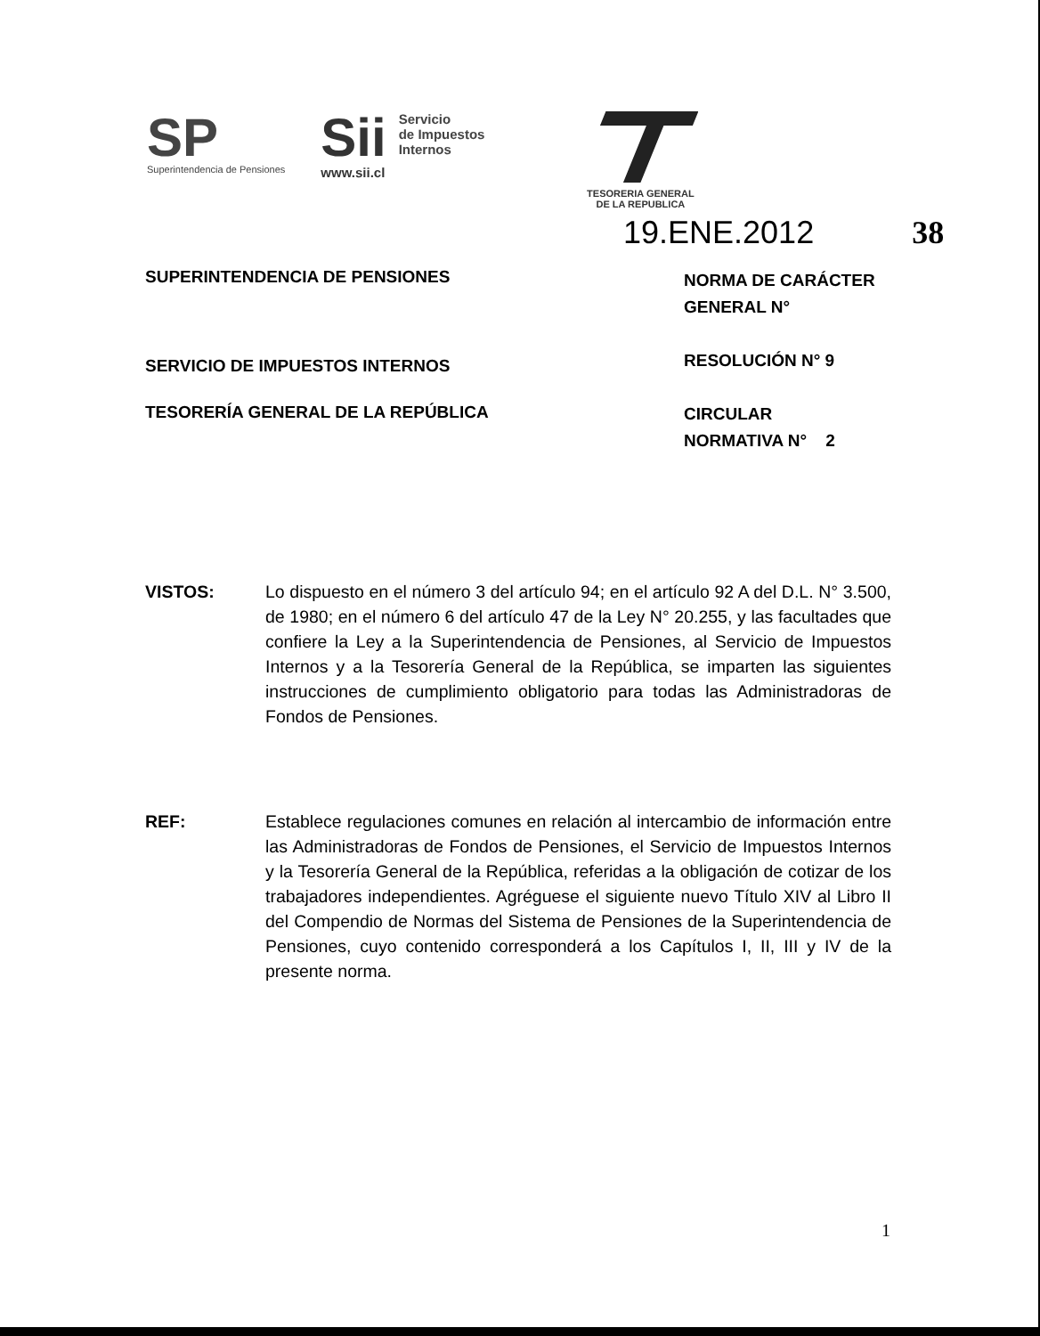SP
Superintendencia de Pensiones
Sii
www.sii.cl
Servicio
de Impuestos
Internos
TESORERIA GENERAL
DE LA REPUBLICA
19.ENE.2012 38
SUPERINTENDENCIA DE PENSIONES
SERVICIO DE IMPUESTOS INTERNOS
TESORERÍA GENERAL DE LA REPÚBLICA
NORMA DE CARÁCTER
GENERAL N°
RESOLUCIÓN N° 9
CIRCULAR
NORMATIVA N° 2
VISTOS: Lo dispuesto en el número 3 del artículo 94; en el artículo 92 A del D.L. N° 3.500, de 1980; en el número 6 del artículo 47 de la Ley N° 20.255, y las facultades que confiere la Ley a la Superintendencia de Pensiones, al Servicio de Impuestos Internos y a la Tesorería General de la República, se imparten las siguientes instrucciones de cumplimiento obligatorio para todas las Administradoras de Fondos de Pensiones.
REF: Establece regulaciones comunes en relación al intercambio de información entre las Administradoras de Fondos de Pensiones, el Servicio de Impuestos Internos y la Tesorería General de la República, referidas a la obligación de cotizar de los trabajadores independientes. Agréguese el siguiente nuevo Título XIV al Libro II del Compendio de Normas del Sistema de Pensiones de la Superintendencia de Pensiones, cuyo contenido corresponderá a los Capítulos I, II, III y IV de la presente norma.
1